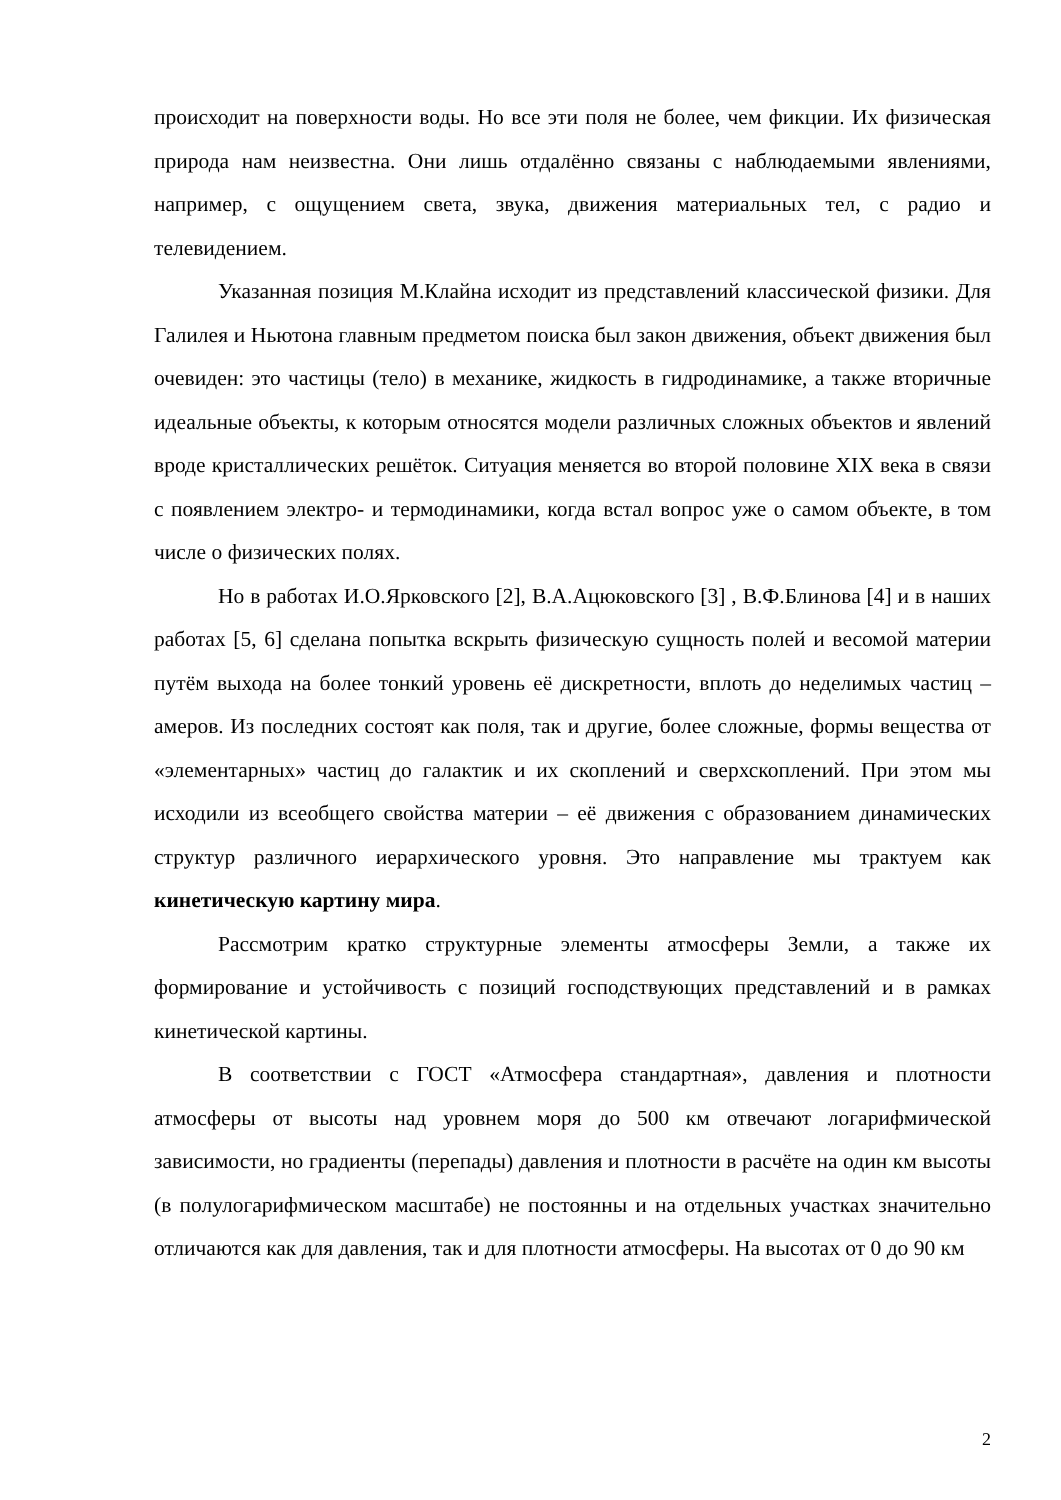происходит на поверхности воды. Но все эти поля не более, чем фикции. Их физическая природа нам неизвестна. Они лишь отдалённо связаны с наблюдаемыми явлениями, например, с ощущением света, звука, движения материальных тел, с радио и телевидением.
Указанная позиция М.Клайна исходит из представлений классической физики. Для Галилея и Ньютона главным предметом поиска был закон движения, объект движения был очевиден: это частицы (тело) в механике, жидкость в гидродинамике, а также вторичные идеальные объекты, к которым относятся модели различных сложных объектов и явлений вроде кристаллических решёток. Ситуация меняется во второй половине XIX века в связи с появлением электро- и термодинамики, когда встал вопрос уже о самом объекте, в том числе о физических полях.
Но в работах И.О.Ярковского [2], В.А.Ацюковского [3] , В.Ф.Блинова [4] и в наших работах [5, 6] сделана попытка вскрыть физическую сущность полей и весомой материи путём выхода на более тонкий уровень её дискретности, вплоть до неделимых частиц – амеров. Из последних состоят как поля, так и другие, более сложные, формы вещества от «элементарных» частиц до галактик и их скоплений и сверхскоплений. При этом мы исходили из всеобщего свойства материи – её движения с образованием динамических структур различного иерархического уровня. Это направление мы трактуем как кинетическую картину мира.
Рассмотрим кратко структурные элементы атмосферы Земли, а также их формирование и устойчивость с позиций господствующих представлений и в рамках кинетической картины.
В соответствии с ГОСТ «Атмосфера стандартная», давления и плотности атмосферы от высоты над уровнем моря до 500 км отвечают логарифмической зависимости, но градиенты (перепады) давления и плотности в расчёте на один км высоты (в полулогарифмическом масштабе) не постоянны и на отдельных участках значительно отличаются как для давления, так и для плотности атмосферы. На высотах от 0 до 90 км
2